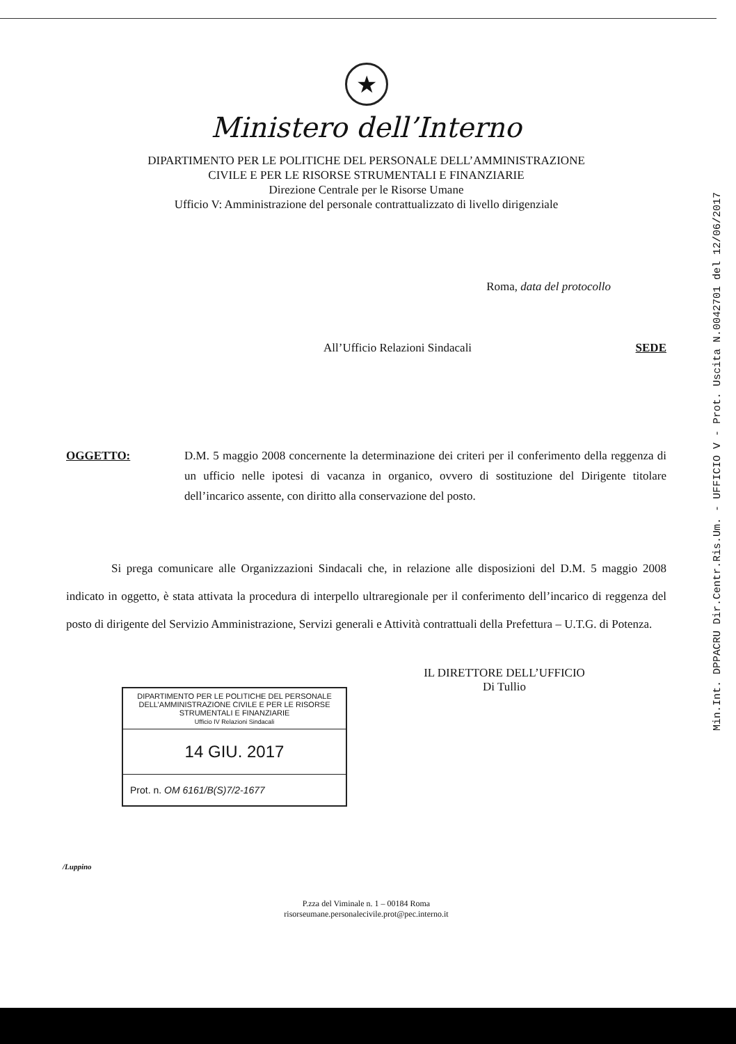Min.Int. DPPACRU Dir.Centr.Ris.Um. - UFFICIO V - Prot. Uscita N.0042701 del 12/06/2017
★
Ministero dell’Interno
DIPARTIMENTO PER LE POLITICHE DEL PERSONALE DELL’AMMINISTRAZIONE
CIVILE E PER LE RISORSE STRUMENTALI E FINANZIARIE
Direzione Centrale per le Risorse Umane
Ufficio V: Amministrazione del personale contrattualizzato di livello dirigenziale
Roma, data del protocollo
All’Ufficio Relazioni Sindacali SEDE
OGGETTO: D.M. 5 maggio 2008 concernente la determinazione dei criteri per il conferimento della reggenza di un ufficio nelle ipotesi di vacanza in organico, ovvero di sostituzione del Dirigente titolare dell’incarico assente, con diritto alla conservazione del posto.
Si prega comunicare alle Organizzazioni Sindacali che, in relazione alle disposizioni del D.M. 5 maggio 2008 indicato in oggetto, è stata attivata la procedura di interpello ultraregionale per il conferimento dell’incarico di reggenza del posto di dirigente del Servizio Amministrazione, Servizi generali e Attività contrattuali della Prefettura – U.T.G. di Potenza.
IL DIRETTORE DELL’UFFICIO
Di Tullio
DIPARTIMENTO PER LE POLITICHE DEL PERSONALE DELL’AMMINISTRAZIONE CIVILE E PER LE RISORSE STRUMENTALI E FINANZIARIE
Ufficio IV Relazioni Sindacali
14 GIU. 2017
Prot. n. OM 6161/B(S)7/2-1677
/Luppino
P.zza del Viminale n. 1 – 00184 Roma
risorseumane.personalecivile.prot@pec.interno.it